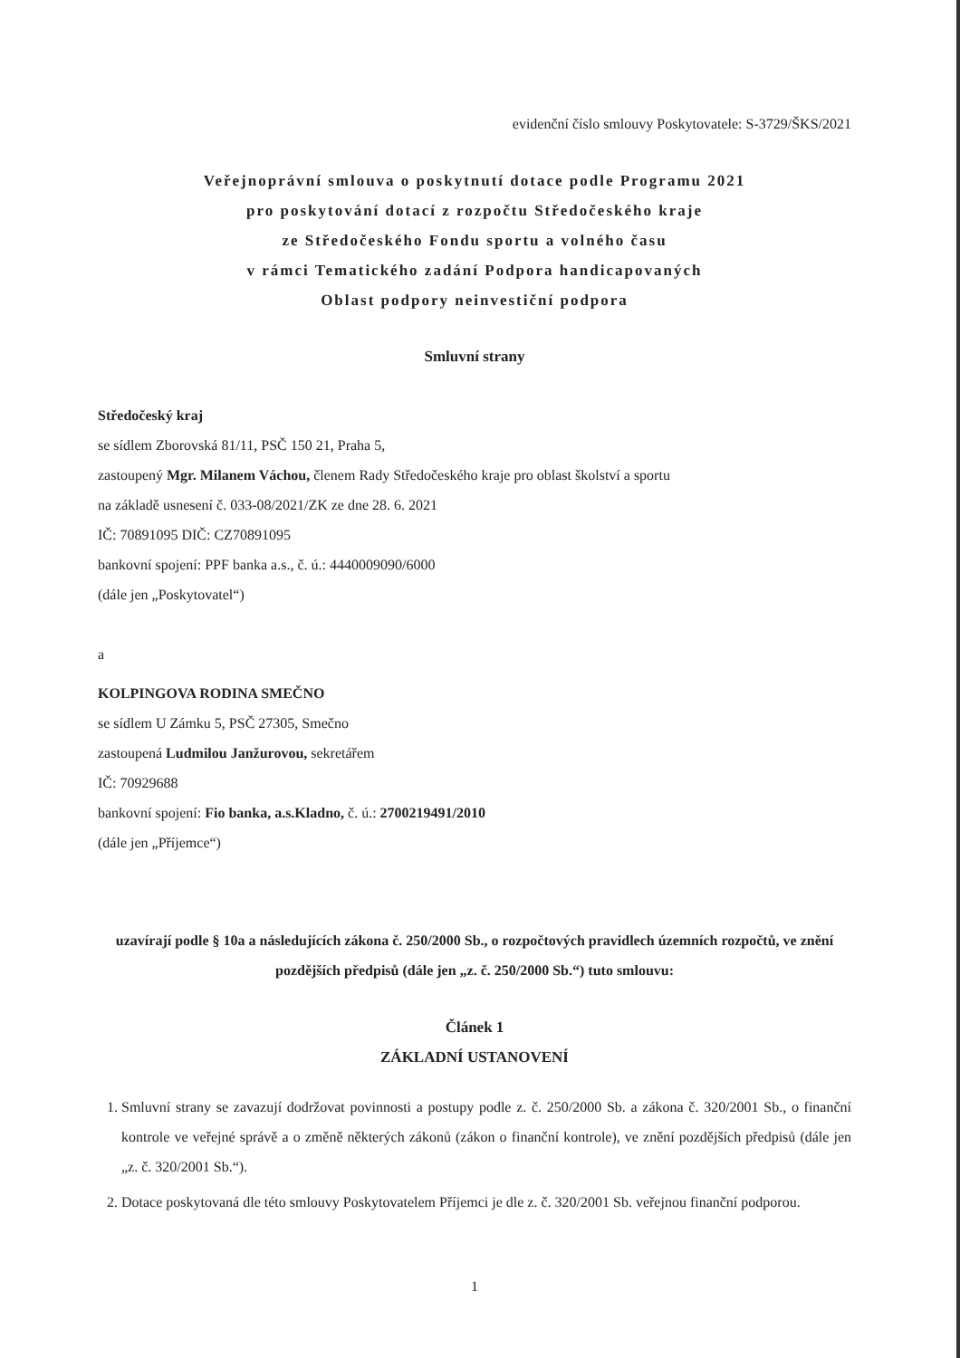evidenční číslo smlouvy Poskytovatele: S-3729/ŠKS/2021
Veřejnoprávní smlouva o poskytnutí dotace podle Programu 2021
pro poskytování dotací z rozpočtu Středočeského kraje
ze Středočeského Fondu sportu a volného času
v rámci Tematického zadání Podpora handicapovaných
Oblast podpory neinvestiční podpora
Smluvní strany
Středočeský kraj
se sídlem Zborovská 81/11, PSČ 150 21, Praha 5,
zastoupený Mgr. Milanem Váchou, členem Rady Středočeského kraje pro oblast školství a sportu
na základě usnesení č. 033-08/2021/ZK ze dne 28. 6. 2021
IČ: 70891095 DIČ: CZ70891095
bankovní spojení: PPF banka a.s., č. ú.: 4440009090/6000
(dále jen „Poskytovatel“)
a
KOLPINGOVA RODINA SMEČNO
se sídlem U Zámku 5, PSČ 27305, Smečno
zastoupená Ludmilou Janžurovou, sekretářem
IČ: 70929688
bankovní spojení: Fio banka, a.s.Kladno, č. ú.: 2700219491/2010
(dále jen „Příjemce“)
uzavírají podle § 10a a následujících zákona č. 250/2000 Sb., o rozpočtových pravidlech územních rozpočtů, ve znění pozdějších předpisů (dále jen „z. č. 250/2000 Sb.“) tuto smlouvu:
Článek 1
ZÁKLADNÍ USTANOVENÍ
1. Smluvní strany se zavazují dodržovat povinnosti a postupy podle z. č. 250/2000 Sb. a zákona č. 320/2001 Sb., o finanční kontrole ve veřejné správě a o změně některých zákonů (zákon o finanční kontrole), ve znění pozdějších předpisů (dále jen „z. č. 320/2001 Sb.“).
2. Dotace poskytovaná dle této smlouvy Poskytovatelem Příjemci je dle z. č. 320/2001 Sb. veřejnou finanční podporou.
1